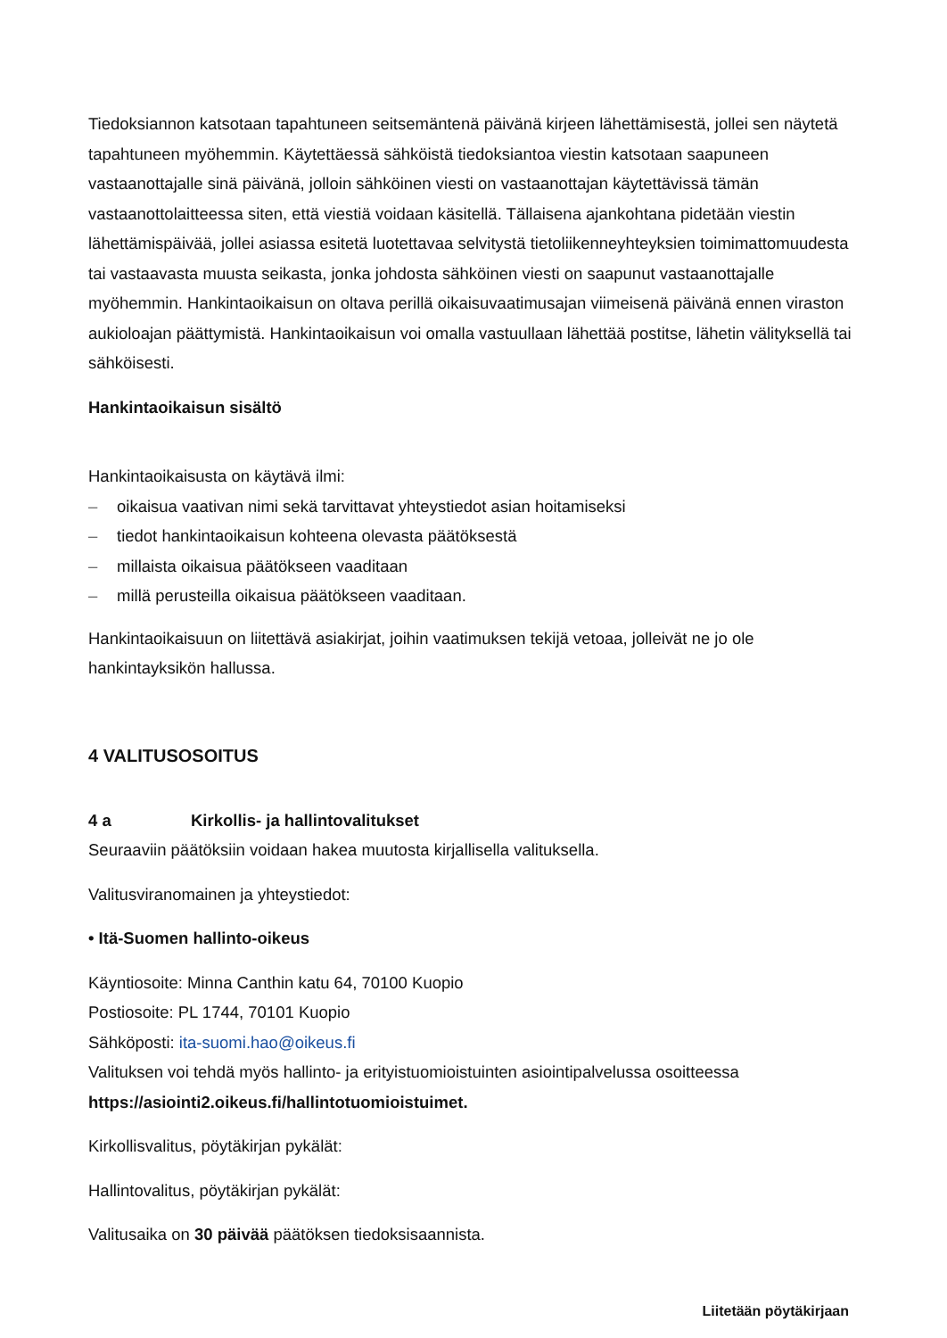Tiedoksiannon katsotaan tapahtuneen seitsemäntenä päivänä kirjeen lähettämisestä, jollei sen näytetä tapahtuneen myöhemmin. Käytettäessä sähköistä tiedoksiantoa viestin katsotaan saapuneen vastaanottajalle sinä päivänä, jolloin sähköinen viesti on vastaanottajan käytettävissä tämän vastaanottolaitteessa siten, että viestiä voidaan käsitellä. Tällaisena ajankohtana pidetään viestin lähettämispäivää, jollei asiassa esitetä luotettavaa selvitystä tietoliikenneyhteyksien toimimattomuudesta tai vastaavasta muusta seikasta, jonka johdosta sähköinen viesti on saapunut vastaanottajalle myöhemmin. Hankintaoikaisun on oltava perillä oikaisuvaatimusajan viimeisenä päivänä ennen viraston aukioloajan päättymistä. Hankintaoikaisun voi omalla vastuullaan lähettää postitse, lähetin välityksellä tai sähköisesti.
Hankintaoikaisun sisältö
Hankintaoikaisusta on käytävä ilmi:
– oikaisua vaativan nimi sekä tarvittavat yhteystiedot asian hoitamiseksi
– tiedot hankintaoikaisun kohteena olevasta päätöksestä
– millaista oikaisua päätökseen vaaditaan
– millä perusteilla oikaisua päätökseen vaaditaan.
Hankintaoikaisuun on liitettävä asiakirjat, joihin vaatimuksen tekijä vetoaa, jolleivät ne jo ole hankintayksikön hallussa.
4 VALITUSOSOITUS
4 a Kirkollis- ja hallintovalitukset
Seuraaviin päätöksiin voidaan hakea muutosta kirjallisella valituksella.
Valitusviranomainen ja yhteystiedot:
• Itä-Suomen hallinto-oikeus
Käyntiosoite: Minna Canthin katu 64, 70100 Kuopio
Postiosoite: PL 1744, 70101 Kuopio
Sähköposti: ita-suomi.hao@oikeus.fi
Valituksen voi tehdä myös hallinto- ja erityistuomioistuinten asiointipalvelussa osoitteessa https://asiointi2.oikeus.fi/hallintotuomioistuimet.
Kirkollisvalitus, pöytäkirjan pykälät:
Hallintovalitus, pöytäkirjan pykälät:
Valitusaika on 30 päivää päätöksen tiedoksisaannista.
Liitetään pöytäkirjaan